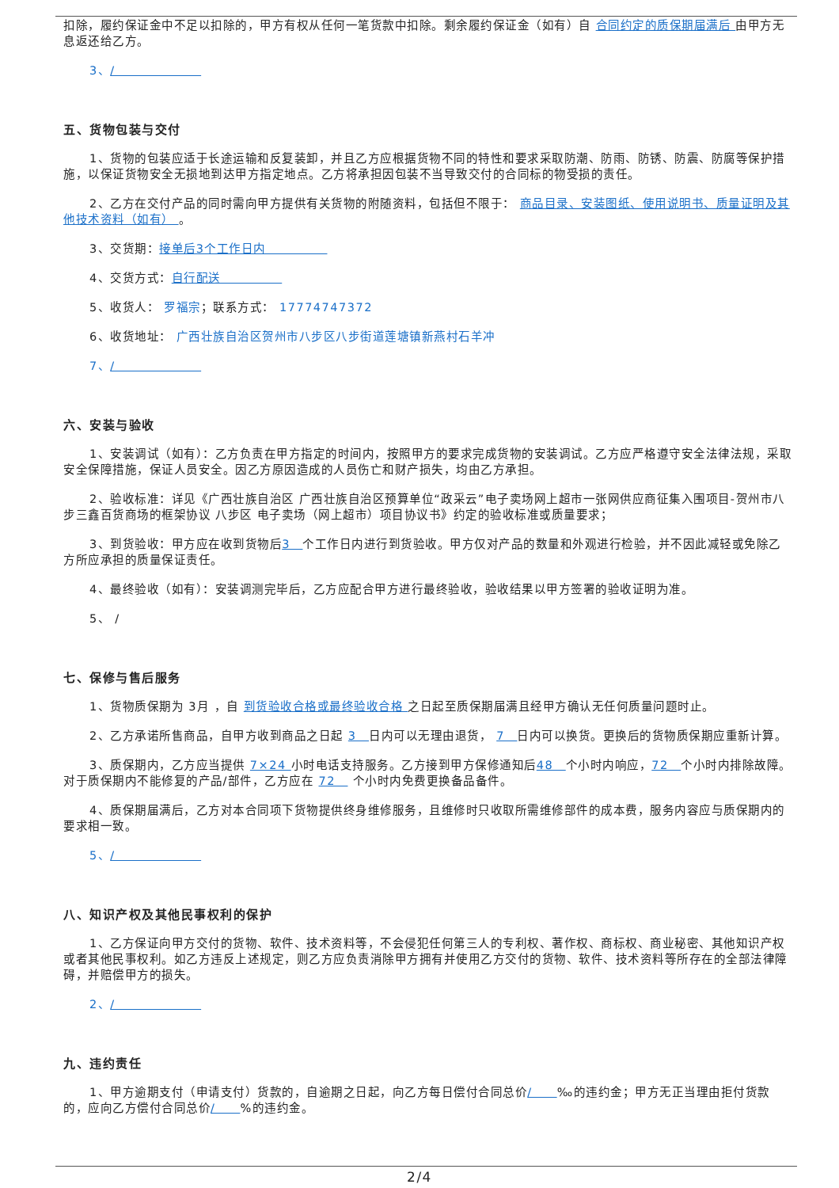扣除，履约保证金中不足以扣除的，甲方有权从任何一笔货款中扣除。剩余履约保证金（如有）自 合同约定的质保期届满后 由甲方无息返还给乙方。
3、/　　　　　　　
五、货物包装与交付
1、货物的包装应适于长途运输和反复装卸，并且乙方应根据货物不同的特性和要求采取防潮、防雨、防锈、防震、防腐等保护措施，以保证货物安全无损地到达甲方指定地点。乙方将承担因包装不当导致交付的合同标的物受损的责任。
2、乙方在交付产品的同时需向甲方提供有关货物的附随资料，包括但不限于： 商品目录、安装图纸、使用说明书、质量证明及其他技术资料（如有） 。
3、交货期：接单后3个工作日内　　　　　
4、交货方式：自行配送　　　　　
5、收货人： 罗福宗；联系方式： 17774747372
6、收货地址： 广西壮族自治区贺州市八步区八步街道莲塘镇新燕村石羊冲
7、/　　　　　　　
六、安装与验收
1、安装调试（如有）：乙方负责在甲方指定的时间内，按照甲方的要求完成货物的安装调试。乙方应严格遵守安全法律法规，采取安全保障措施，保证人员安全。因乙方原因造成的人员伤亡和财产损失，均由乙方承担。
2、验收标准：详见《广西壮族自治区 广西壮族自治区预算单位“政采云”电子卖场网上超市一张网供应商征集入围项目-贺州市八步三鑫百货商场的框架协议 八步区 电子卖场（网上超市）项目协议书》约定的验收标准或质量要求；
3、到货验收：甲方应在收到货物后3　个工作日内进行到货验收。甲方仅对产品的数量和外观进行检验，并不因此减轻或免除乙方所应承担的质量保证责任。
4、最终验收（如有）：安装调测完毕后，乙方应配合甲方进行最终验收，验收结果以甲方签署的验收证明为准。
5、 /
七、保修与售后服务
1、货物质保期为 3月 ，自 到货验收合格或最终验收合格 之日起至质保期届满且经甲方确认无任何质量问题时止。
2、乙方承诺所售商品，自甲方收到商品之日起 3　日内可以无理由退货， 7　日内可以换货。更换后的货物质保期应重新计算。
3、质保期内，乙方应当提供 7×24 小时电话支持服务。乙方接到甲方保修通知后48　个小时内响应，72　个小时内排除故障。对于质保期内不能修复的产品/部件，乙方应在 72　 个小时内免费更换备品备件。
4、质保期届满后，乙方对本合同项下货物提供终身维修服务，且维修时只收取所需维修部件的成本费，服务内容应与质保期内的要求相一致。
5、/　　　　　　　
八、知识产权及其他民事权利的保护
1、乙方保证向甲方交付的货物、软件、技术资料等，不会侵犯任何第三人的专利权、著作权、商标权、商业秘密、其他知识产权或者其他民事权利。如乙方违反上述规定，则乙方应负责消除甲方拥有并使用乙方交付的货物、软件、技术资料等所存在的全部法律障碍，并赔偿甲方的损失。
2、/　　　　　　　
九、违约责任
1、甲方逾期支付（申请支付）货款的，自逾期之日起，向乙方每日偿付合同总价/　　‰的违约金；甲方无正当理由拒付货款的，应向乙方偿付合同总价/　　%的违约金。
2/4